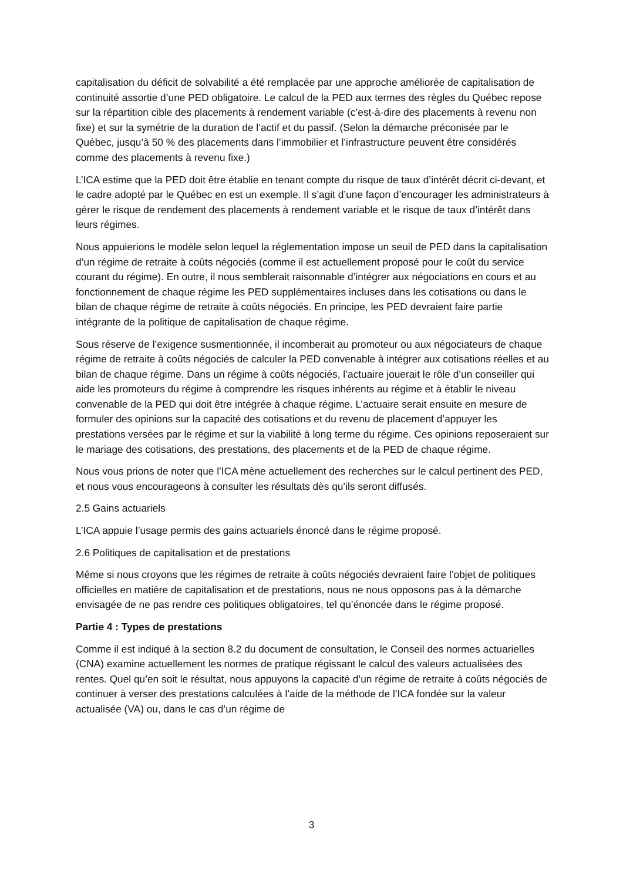capitalisation du déficit de solvabilité a été remplacée par une approche améliorée de capitalisation de continuité assortie d’une PED obligatoire. Le calcul de la PED aux termes des règles du Québec repose sur la répartition cible des placements à rendement variable (c’est-à-dire des placements à revenu non fixe) et sur la symétrie de la duration de l’actif et du passif. (Selon la démarche préconisée par le Québec, jusqu’à 50 % des placements dans l’immobilier et l’infrastructure peuvent être considérés comme des placements à revenu fixe.)
L’ICA estime que la PED doit être établie en tenant compte du risque de taux d’intérêt décrit ci-devant, et le cadre adopté par le Québec en est un exemple. Il s’agit d’une façon d’encourager les administrateurs à gérer le risque de rendement des placements à rendement variable et le risque de taux d’intérêt dans leurs régimes.
Nous appuierions le modèle selon lequel la réglementation impose un seuil de PED dans la capitalisation d’un régime de retraite à coûts négociés (comme il est actuellement proposé pour le coût du service courant du régime). En outre, il nous semblerait raisonnable d’intégrer aux négociations en cours et au fonctionnement de chaque régime les PED supplémentaires incluses dans les cotisations ou dans le bilan de chaque régime de retraite à coûts négociés. En principe, les PED devraient faire partie intégrante de la politique de capitalisation de chaque régime.
Sous réserve de l’exigence susmentionnée, il incomberait au promoteur ou aux négociateurs de chaque régime de retraite à coûts négociés de calculer la PED convenable à intégrer aux cotisations réelles et au bilan de chaque régime. Dans un régime à coûts négociés, l’actuaire jouerait le rôle d’un conseiller qui aide les promoteurs du régime à comprendre les risques inhérents au régime et à établir le niveau convenable de la PED qui doit être intégrée à chaque régime. L’actuaire serait ensuite en mesure de formuler des opinions sur la capacité des cotisations et du revenu de placement d’appuyer les prestations versées par le régime et sur la viabilité à long terme du régime. Ces opinions reposeraient sur le mariage des cotisations, des prestations, des placements et de la PED de chaque régime.
Nous vous prions de noter que l’ICA mène actuellement des recherches sur le calcul pertinent des PED, et nous vous encourageons à consulter les résultats dès qu’ils seront diffusés.
2.5 Gains actuariels
L’ICA appuie l’usage permis des gains actuariels énoncé dans le régime proposé.
2.6 Politiques de capitalisation et de prestations
Même si nous croyons que les régimes de retraite à coûts négociés devraient faire l’objet de politiques officielles en matière de capitalisation et de prestations, nous ne nous opposons pas à la démarche envisagée de ne pas rendre ces politiques obligatoires, tel qu’énoncée dans le régime proposé.
Partie 4 : Types de prestations
Comme il est indiqué à la section 8.2 du document de consultation, le Conseil des normes actuarielles (CNA) examine actuellement les normes de pratique régissant le calcul des valeurs actualisées des rentes. Quel qu’en soit le résultat, nous appuyons la capacité d’un régime de retraite à coûts négociés de continuer à verser des prestations calculées à l’aide de la méthode de l’ICA fondée sur la valeur actualisée (VA) ou, dans le cas d’un régime de
3